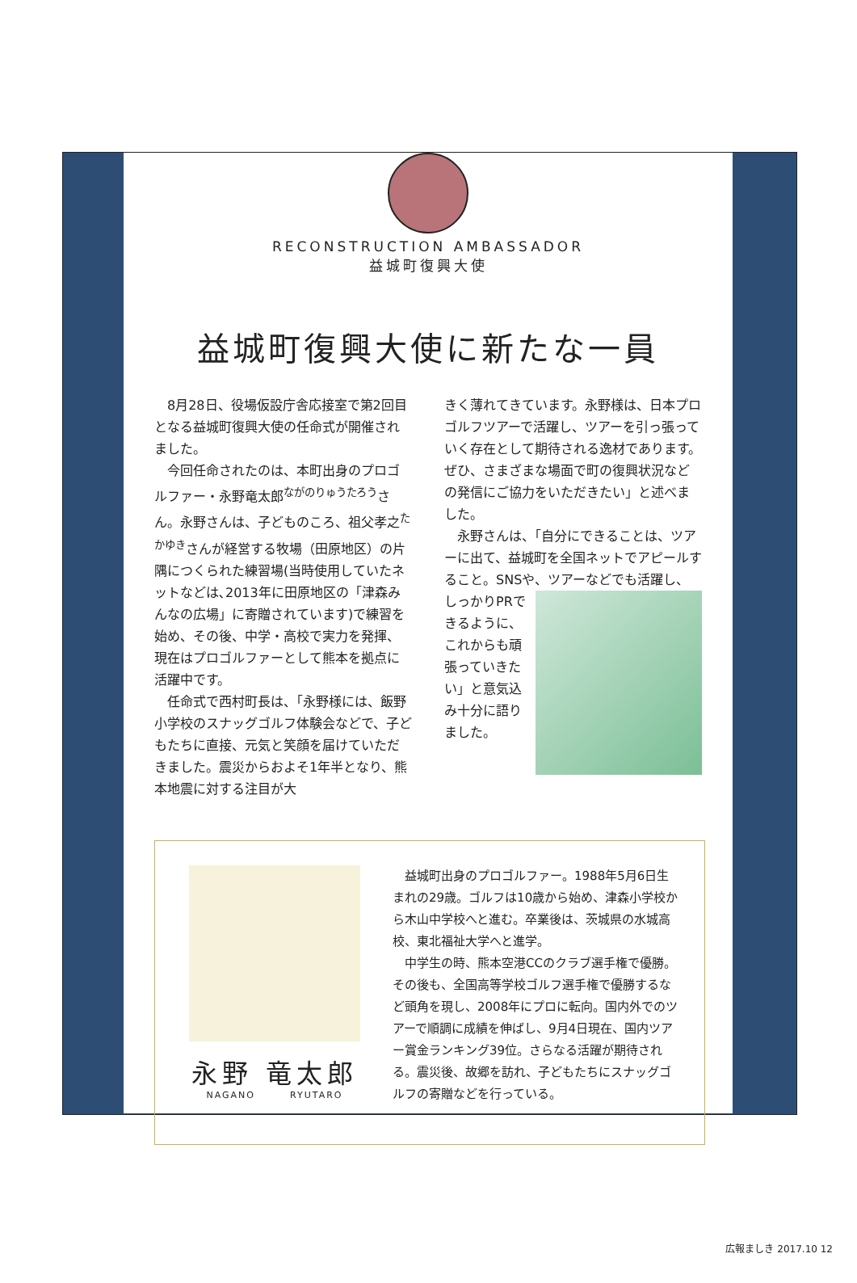RECONSTRUCTION AMBASSADOR
益城町復興大使
益城町復興大使に新たな一員
8月28日、役場仮設庁舎応接室で第2回目となる益城町復興大使の任命式が開催されました。
今回任命されたのは、本町出身のプロゴルファー・永野竜太郎<sup>ながのりゅうたろう</sup>さん。永野さんは、子どものころ、祖父孝之<sup>たかゆき</sup>さんが経営する牧場（田原地区）の片隅につくられた練習場(当時使用していたネットなどは､2013年に田原地区の「津森みんなの広場」に寄贈されています)で練習を始め、その後、中学・高校で実力を発揮、現在はプロゴルファーとして熊本を拠点に活躍中です。
任命式で西村町長は、「永野様には、飯野小学校のスナッグゴルフ体験会などで、子どもたちに直接、元気と笑顔を届けていただきました。震災からおよそ1年半となり、熊本地震に対する注目が大
きく薄れてきています。永野様は、日本プロゴルフツアーで活躍し、ツアーを引っ張っていく存在として期待される逸材であります。ぜひ、さまざまな場面で町の復興状況などの発信にご協力をいただきたい」と述べました。
永野さんは、「自分にできることは、ツアーに出て、益城町を全国ネットでアピールすること。SNSや、ツアーなどで も活躍し、しっかりPRできるように、これからも頑張っていきたい」と意気込み十分に語りました。
永野 竜太郎
NAGANO RYUTARO
益城町出身のプロゴルファー。1988年5月6日生まれの29歳。ゴルフは10歳から始め、津森小学校から木山中学校へと進む。卒業後は、茨城県の水城高校、東北福祉大学へと進学。
中学生の時、熊本空港CCのクラブ選手権で優勝。その後も、全国高等学校ゴルフ選手権で優勝するなど頭角を現し、2008年にプロに転向。国内外でのツアーで順調に成績を伸ばし、9月4日現在、国内ツアー賞金ランキング39位。さらなる活躍が期待される。震災後、故郷を訪れ、子どもたちにスナッグゴルフの寄贈などを行っている。
広報ましき 2017.10 12